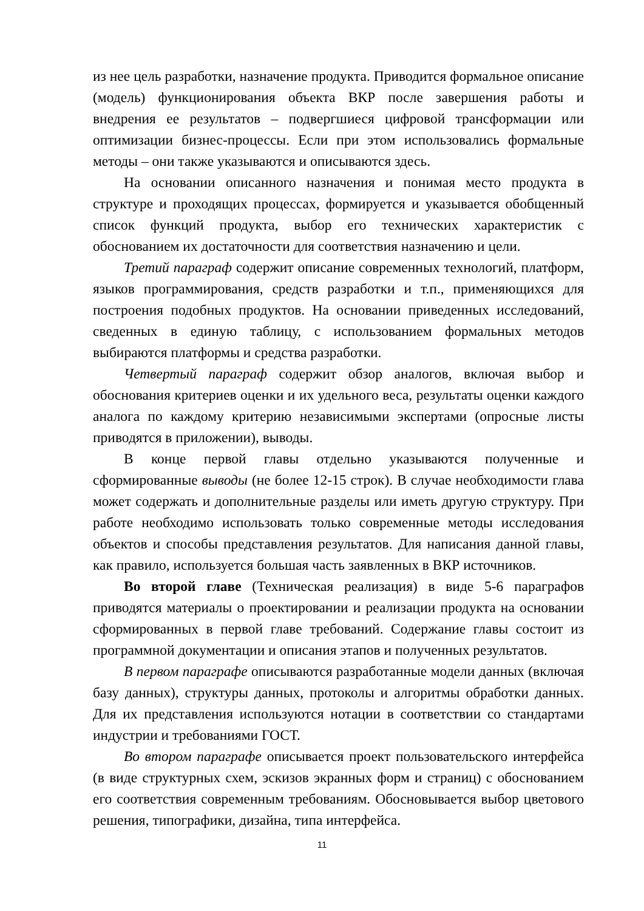из нее цель разработки, назначение продукта. Приводится формальное описание (модель) функционирования объекта ВКР после завершения работы и внедрения ее результатов – подвергшиеся цифровой трансформации или оптимизации бизнес-процессы. Если при этом использовались формальные методы – они также указываются и описываются здесь.
На основании описанного назначения и понимая место продукта в структуре и проходящих процессах, формируется и указывается обобщенный список функций продукта, выбор его технических характеристик с обоснованием их достаточности для соответствия назначению и цели.
Третий параграф содержит описание современных технологий, платформ, языков программирования, средств разработки и т.п., применяющихся для построения подобных продуктов. На основании приведенных исследований, сведенных в единую таблицу, с использованием формальных методов выбираются платформы и средства разработки.
Четвертый параграф содержит обзор аналогов, включая выбор и обоснования критериев оценки и их удельного веса, результаты оценки каждого аналога по каждому критерию независимыми экспертами (опросные листы приводятся в приложении), выводы.
В конце первой главы отдельно указываются полученные и сформированные выводы (не более 12-15 строк). В случае необходимости глава может содержать и дополнительные разделы или иметь другую структуру. При работе необходимо использовать только современные методы исследования объектов и способы представления результатов. Для написания данной главы, как правило, используется большая часть заявленных в ВКР источников.
Во второй главе (Техническая реализация) в виде 5-6 параграфов приводятся материалы о проектировании и реализации продукта на основании сформированных в первой главе требований. Содержание главы состоит из программной документации и описания этапов и полученных результатов.
В первом параграфе описываются разработанные модели данных (включая базу данных), структуры данных, протоколы и алгоритмы обработки данных. Для их представления используются нотации в соответствии со стандартами индустрии и требованиями ГОСТ.
Во втором параграфе описывается проект пользовательского интерфейса (в виде структурных схем, эскизов экранных форм и страниц) с обоснованием его соответствия современным требованиям. Обосновывается выбор цветового решения, типографики, дизайна, типа интерфейса.
11